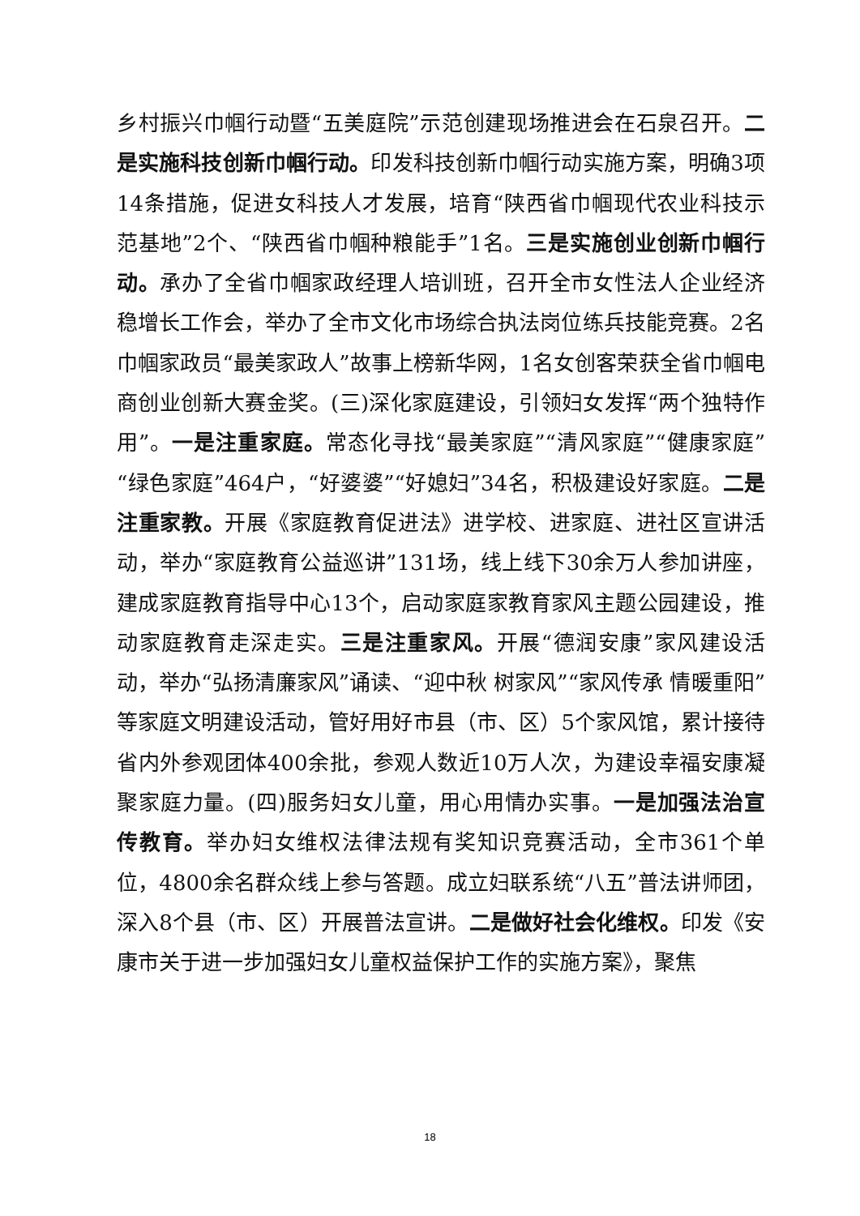乡村振兴巾帼行动暨“五美庭院”示范创建现场推进会在石泉召开。二是实施科技创新巾帼行动。印发科技创新巾帼行动实施方案，明确3项14条措施，促进女科技人才发展，培育“陕西省巾帼现代农业科技示范基地”2个、“陕西省巾帼种粮能手”1名。三是实施创业创新巾帼行动。承办了全省巾帼家政经理人培训班，召开全市女性法人企业经济稳增长工作会，举办了全市文化市场综合执法岗位练兵技能竞赛。2名巾帼家政员“最美家政人”故事上榜新华网，1名女创客荣获全省巾帼电商创业创新大赛金奖。(三)深化家庭建设，引领妇女发挥“两个独特作用”。一是注重家庭。常态化寻找“最美家庭”“清风家庭”“健康家庭”“绿色家庭”464户，“好婆婆”“好媳妇”34名，积极建设好家庭。二是注重家教。开展《家庭教育促进法》进学校、进家庭、进社区宣讲活动，举办“家庭教育公益巡讲”131场，线上线下30余万人参加讲座，建成家庭教育指导中心13个，启动家庭家教育家风主题公园建设，推动家庭教育走深走实。三是注重家风。开展“德润安康”家风建设活动，举办“弘扬清廉家风”诵读、“迎中秋 树家风”“家风传承 情暖重阳”等家庭文明建设活动，管好用好市县（市、区）5个家风馆，累计接待省内外参观团体400余批，参观人数近10万人次，为建设幸福安康凝聚家庭力量。(四)服务妇女儿童，用心用情办实事。一是加强法治宣传教育。举办妇女维权法律法规有奖知识竞赛活动，全市361个单位，4800余名群众线上参与答题。成立妇联系统“八五”普法讲师团，深入8个县（市、区）开展普法宣讲。二是做好社会化维权。印发《安康市关于进一步加强妇女儿童权益保护工作的实施方案》，聚焦
18